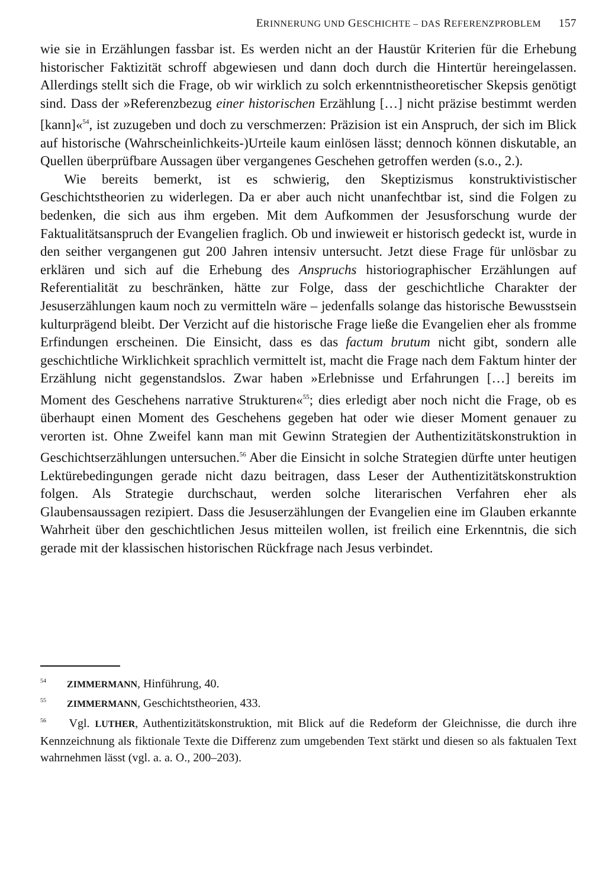ERINNERUNG UND GESCHICHTE – DAS REFERENZPROBLEM 157
wie sie in Erzählungen fassbar ist. Es werden nicht an der Haustür Kriterien für die Erhebung historischer Faktizität schroff abgewiesen und dann doch durch die Hintertür hereingelassen. Allerdings stellt sich die Frage, ob wir wirklich zu solch erkenntnistheoretischer Skepsis genötigt sind. Dass der »Referenzbezug einer historischen Erzählung […] nicht präzise bestimmt werden [kann]«<sup>54</sup>, ist zuzugeben und doch zu verschmerzen: Präzision ist ein Anspruch, der sich im Blick auf historische (Wahrscheinlichkeits-)Urteile kaum einlösen lässt; dennoch können diskutable, an Quellen überprüfbare Aussagen über vergangenes Geschehen getroffen werden (s.o., 2.).
Wie bereits bemerkt, ist es schwierig, den Skeptizismus konstruktivistischer Geschichtstheorien zu widerlegen. Da er aber auch nicht unanfechtbar ist, sind die Folgen zu bedenken, die sich aus ihm ergeben. Mit dem Aufkommen der Jesusforschung wurde der Faktualitätsanspruch der Evangelien fraglich. Ob und inwieweit er historisch gedeckt ist, wurde in den seither vergangenen gut 200 Jahren intensiv untersucht. Jetzt diese Frage für unlösbar zu erklären und sich auf die Erhebung des Anspruchs historiographischer Erzählungen auf Referentialität zu beschränken, hätte zur Folge, dass der geschichtliche Charakter der Jesuserzählungen kaum noch zu vermitteln wäre – jedenfalls solange das historische Bewusstsein kulturprägend bleibt. Der Verzicht auf die historische Frage ließe die Evangelien eher als fromme Erfindungen erscheinen. Die Einsicht, dass es das factum brutum nicht gibt, sondern alle geschichtliche Wirklichkeit sprachlich vermittelt ist, macht die Frage nach dem Faktum hinter der Erzählung nicht gegenstandslos. Zwar haben »Erlebnisse und Erfahrungen […] bereits im Moment des Geschehens narrative Strukturen«<sup>55</sup>; dies erledigt aber noch nicht die Frage, ob es überhaupt einen Moment des Geschehens gegeben hat oder wie dieser Moment genauer zu verorten ist. Ohne Zweifel kann man mit Gewinn Strategien der Authentizitätskonstruktion in Geschichtserzählungen untersuchen.<sup>56</sup> Aber die Einsicht in solche Strategien dürfte unter heutigen Lektürebedingungen gerade nicht dazu beitragen, dass Leser der Authentizitätskonstruktion folgen. Als Strategie durchschaut, werden solche literarischen Verfahren eher als Glaubensaussagen rezipiert. Dass die Jesuserzählungen der Evangelien eine im Glauben erkannte Wahrheit über den geschichtlichen Jesus mitteilen wollen, ist freilich eine Erkenntnis, die sich gerade mit der klassischen historischen Rückfrage nach Jesus verbindet.
<sup>54</sup> ZIMMERMANN, Hinführung, 40.
<sup>55</sup> ZIMMERMANN, Geschichtstheorien, 433.
<sup>56</sup> Vgl. LUTHER, Authentizitätskonstruktion, mit Blick auf die Redeform der Gleichnisse, die durch ihre Kennzeichnung als fiktionale Texte die Differenz zum umgebenden Text stärkt und diesen so als faktualen Text wahrnehmen lässt (vgl. a. a. O., 200–203).